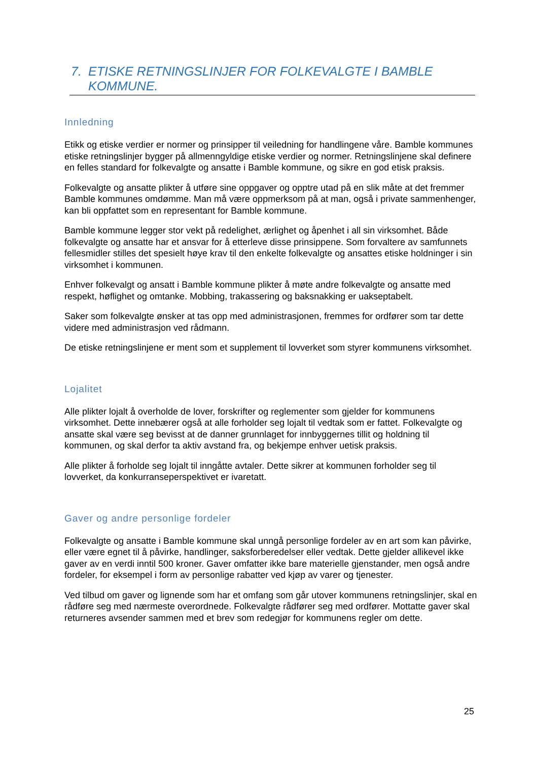7. ETISKE RETNINGSLINJER FOR FOLKEVALGTE I BAMBLE KOMMUNE.
Innledning
Etikk og etiske verdier er normer og prinsipper til veiledning for handlingene våre. Bamble kommunes etiske retningslinjer bygger på allmenngyldige etiske verdier og normer. Retningslinjene skal definere en felles standard for folkevalgte og ansatte i Bamble kommune, og sikre en god etisk praksis.
Folkevalgte og ansatte plikter å utføre sine oppgaver og opptre utad på en slik måte at det fremmer Bamble kommunes omdømme. Man må være oppmerksom på at man, også i private sammenhenger, kan bli oppfattet som en representant for Bamble kommune.
Bamble kommune legger stor vekt på redelighet, ærlighet og åpenhet i all sin virksomhet. Både folkevalgte og ansatte har et ansvar for å etterleve disse prinsippene. Som forvaltere av samfunnets fellesmidler stilles det spesielt høye krav til den enkelte folkevalgte og ansattes etiske holdninger i sin virksomhet i kommunen.
Enhver folkevalgt og ansatt i Bamble kommune plikter å møte andre folkevalgte og ansatte med respekt, høflighet og omtanke. Mobbing, trakassering og baksnakking er uakseptabelt.
Saker som folkevalgte ønsker at tas opp med administrasjonen, fremmes for ordfører som tar dette videre med administrasjon ved rådmann.
De etiske retningslinjene er ment som et supplement til lovverket som styrer kommunens virksomhet.
Lojalitet
Alle plikter lojalt å overholde de lover, forskrifter og reglementer som gjelder for kommunens virksomhet. Dette innebærer også at alle forholder seg lojalt til vedtak som er fattet. Folkevalgte og ansatte skal være seg bevisst at de danner grunnlaget for innbyggernes tillit og holdning til kommunen, og skal derfor ta aktiv avstand fra, og bekjempe enhver uetisk praksis.
Alle plikter å forholde seg lojalt til inngåtte avtaler. Dette sikrer at kommunen forholder seg til lovverket, da konkurranseperspektivet er ivaretatt.
Gaver og andre personlige fordeler
Folkevalgte og ansatte i Bamble kommune skal unngå personlige fordeler av en art som kan påvirke, eller være egnet til å påvirke, handlinger, saksforberedelser eller vedtak. Dette gjelder allikevel ikke gaver av en verdi inntil 500 kroner. Gaver omfatter ikke bare materielle gjenstander, men også andre fordeler, for eksempel i form av personlige rabatter ved kjøp av varer og tjenester.
Ved tilbud om gaver og lignende som har et omfang som går utover kommunens retningslinjer, skal en rådføre seg med nærmeste overordnede. Folkevalgte rådfører seg med ordfører. Mottatte gaver skal returneres avsender sammen med et brev som redegjør for kommunens regler om dette.
25